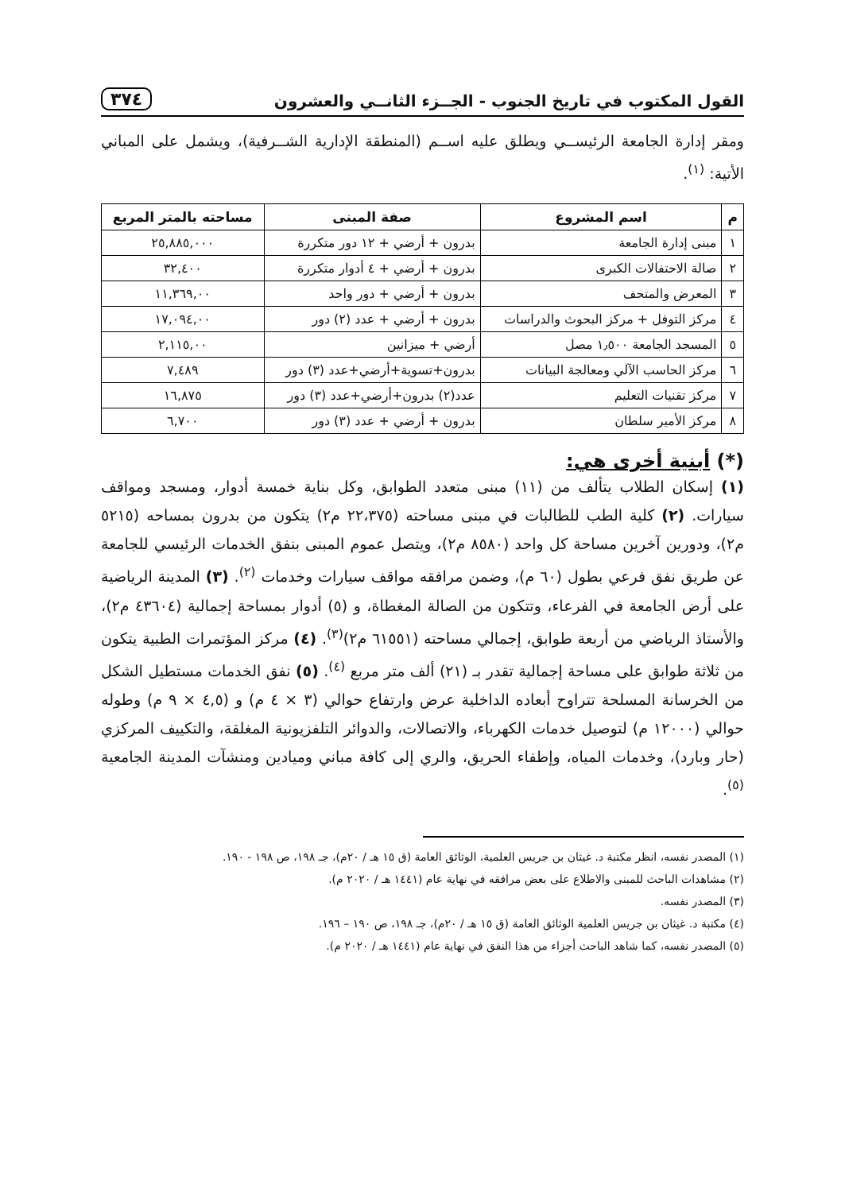القول المكتوب في تاريخ الجنوب - الجــزء الثانــي والعشرون ٣٧٤
ومقر إدارة الجامعة الرئيســي ويطلق عليه اســم (المنطقة الإدارية الشــرفية)، ويشمل على المباني الأتية: <sup>(١)</sup>.
| م | اسم المشروع | صفة المبنى | مساحته بالمتر المربع |
| --- | --- | --- | --- |
| ١ | مبنى إدارة الجامعة | بدرون + أرضي + ١٢ دور متكررة | ٢٥,٨٨٥,٠٠٠ |
| ٢ | صالة الاحتفالات الكبرى | بدرون + أرضي + ٤ أدوار متكررة | ٣٢,٤٠٠ |
| ٣ | المعرض والمتحف | بدرون + أرضي + دور واحد | ١١,٣٦٩,٠٠ |
| ٤ | مركز التوفل + مركز البحوث والدراسات | بدرون + أرضي + عدد (٢) دور | ١٧,٠٩٤,٠٠ |
| ٥ | المسجد الجامعة ١٫٥٠٠ مصل | أرضي + ميزانين | ٢,١١٥,٠٠ |
| ٦ | مركز الحاسب الآلي ومعالجة البيانات | بدرون+تسوية+أرضي+عدد (٣) دور | ٧,٤٨٩ |
| ٧ | مركز تقنيات التعليم | عدد(٢) بدرون+أرضي+عدد (٣) دور | ١٦,٨٧٥ |
| ٨ | مركز الأمير سلطان | بدرون + أرضي + عدد (٣) دور | ٦,٧٠٠ |
(*) أبنية أخرى هي:
(١) إسكان الطلاب يتألف من (١١) مبنى متعدد الطوابق، وكل بناية خمسة أدوار، ومسجد ومواقف سيارات. (٢) كلية الطب للطالبات في مبنى مساحته (٢٢،٣٧٥ م٢) يتكون من بدرون بمساحه (٥٢١٥ م٢)، ودورين آخرين مساحة كل واحد (٨٥٨٠ م٢)، ويتصل عموم المبنى بنفق الخدمات الرئيسي للجامعة عن طريق نفق فرعي بطول (٦٠ م)، وضمن مرافقه مواقف سيارات وخدمات <sup>(٢)</sup>. (٣) المدينة الرياضية على أرض الجامعة في الفرعاء، وتتكون من الصالة المغطاة، و (٥) أدوار بمساحة إجمالية (٤٣٦٠٤ م٢)، والأستاذ الرياضي من أربعة طوابق، إجمالي مساحته (٦١٥٥١ م٢)<sup>(٣)</sup>. (٤) مركز المؤتمرات الطبية يتكون من ثلاثة طوابق على مساحة إجمالية تقدر بـ (٢١) ألف متر مربع <sup>(٤)</sup>. (٥) نفق الخدمات مستطيل الشكل من الخرسانة المسلحة تتراوح أبعاده الداخلية عرض وارتفاع حوالي (٣ × ٤ م) و (٤,٥ × ٩ م) وطوله حوالي (١٢٠٠٠ م) لتوصيل خدمات الكهرباء، والاتصالات، والدوائر التلفزيونية المغلقة، والتكييف المركزي (حار وبارد)، وخدمات المياه، وإطفاء الحريق، والري إلى كافة مباني وميادين ومنشآت المدينة الجامعية <sup>(٥)</sup>.
(١) المصدر نفسه، انظر مكتبة د. غيثان بن جريس العلمية، الوثائق العامة (ق ١٥ هـ / ٢٠م)، جـ ١٩٨، ص ١٩٨ - ١٩٠.
(٢) مشاهدات الباحث للمبنى والاطلاع على بعض مرافقه في نهاية عام (١٤٤١ هـ / ٢٠٢٠ م).
(٣) المصدر نفسه.
(٤) مكتبة د. غيثان بن جريس العلمية الوثائق العامة (ق ١٥ هـ / ٢٠م)، جـ ١٩٨، ص ١٩٠ – ١٩٦.
(٥) المصدر نفسه، كما شاهد الباحث أجزاء من هذا النفق في نهاية عام (١٤٤١ هـ / ٢٠٢٠ م).